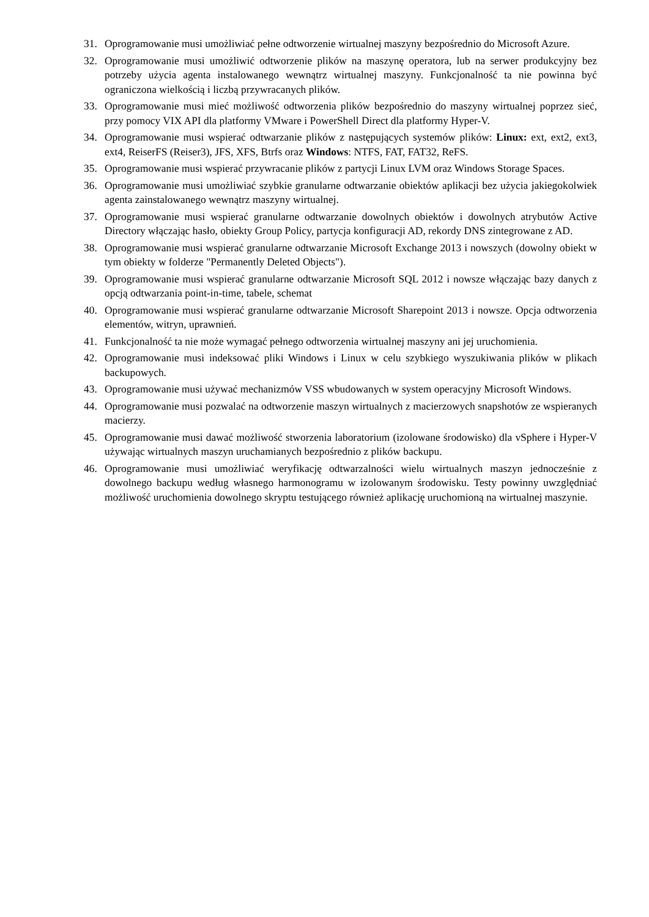31. Oprogramowanie musi umożliwiać pełne odtworzenie wirtualnej maszyny bezpośrednio do Microsoft Azure.
32. Oprogramowanie musi umożliwić odtworzenie plików na maszynę operatora, lub na serwer produkcyjny bez potrzeby użycia agenta instalowanego wewnątrz wirtualnej maszyny. Funkcjonalność ta nie powinna być ograniczona wielkością i liczbą przywracanych plików.
33. Oprogramowanie musi mieć możliwość odtworzenia plików bezpośrednio do maszyny wirtualnej poprzez sieć, przy pomocy VIX API dla platformy VMware i PowerShell Direct dla platformy Hyper-V.
34. Oprogramowanie musi wspierać odtwarzanie plików z następujących systemów plików: Linux: ext, ext2, ext3, ext4, ReiserFS (Reiser3), JFS, XFS, Btrfs oraz Windows: NTFS, FAT, FAT32, ReFS.
35. Oprogramowanie musi wspierać przywracanie plików z partycji Linux LVM oraz Windows Storage Spaces.
36. Oprogramowanie musi umożliwiać szybkie granularne odtwarzanie obiektów aplikacji bez użycia jakiegokolwiek agenta zainstalowanego wewnątrz maszyny wirtualnej.
37. Oprogramowanie musi wspierać granularne odtwarzanie dowolnych obiektów i dowolnych atrybutów Active Directory włączając hasło, obiekty Group Policy, partycja konfiguracji AD, rekordy DNS zintegrowane z AD.
38. Oprogramowanie musi wspierać granularne odtwarzanie Microsoft Exchange 2013 i nowszych (dowolny obiekt w tym obiekty w folderze "Permanently Deleted Objects").
39. Oprogramowanie musi wspierać granularne odtwarzanie Microsoft SQL 2012 i nowsze włączając bazy danych z opcją odtwarzania point-in-time, tabele, schemat
40. Oprogramowanie musi wspierać granularne odtwarzanie Microsoft Sharepoint 2013 i nowsze. Opcja odtworzenia elementów, witryn, uprawnień.
41. Funkcjonalność ta nie może wymagać pełnego odtworzenia wirtualnej maszyny ani jej uruchomienia.
42. Oprogramowanie musi indeksować pliki Windows i Linux w celu szybkiego wyszukiwania plików w plikach backupowych.
43. Oprogramowanie musi używać mechanizmów VSS wbudowanych w system operacyjny Microsoft Windows.
44. Oprogramowanie musi pozwalać na odtworzenie maszyn wirtualnych z macierzowych snapshotów ze wspieranych macierzy.
45. Oprogramowanie musi dawać możliwość stworzenia laboratorium (izolowane środowisko) dla vSphere i Hyper-V używając wirtualnych maszyn uruchamianych bezpośrednio z plików backupu.
46. Oprogramowanie musi umożliwiać weryfikację odtwarzalności wielu wirtualnych maszyn jednocześnie z dowolnego backupu według własnego harmonogramu w izolowanym środowisku. Testy powinny uwzględniać możliwość uruchomienia dowolnego skryptu testującego również aplikację uruchomioną na wirtualnej maszynie.